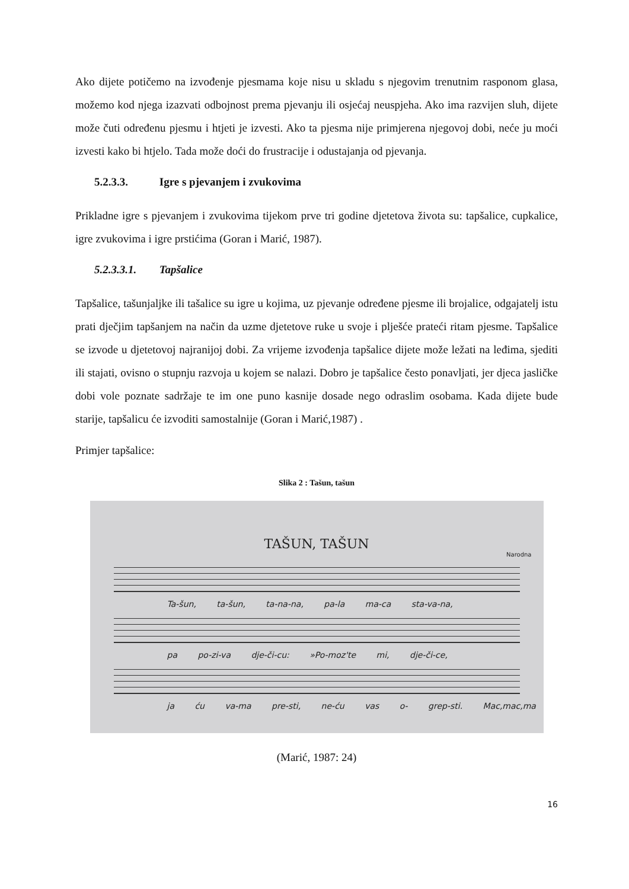Ako dijete potičemo na izvođenje pjesmama koje nisu u skladu s njegovim trenutnim rasponom glasa, možemo kod njega izazvati odbojnost prema pjevanju ili osjećaj neuspjeha. Ako ima razvijen sluh, dijete može čuti određenu pjesmu i htjeti je izvesti. Ako ta pjesma nije primjerena njegovoj dobi, neće ju moći izvesti kako bi htjelo. Tada može doći do frustracije i odustajanja od pjevanja.
5.2.3.3. Igre s pjevanjem i zvukovima
Prikladne igre s pjevanjem i zvukovima tijekom prve tri godine djetetova života su: tapšalice, cupkalice, igre zvukovima i igre prstićima (Goran i Marić, 1987).
5.2.3.3.1. Tapšalice
Tapšalice, tašunjaljke ili tašalice su igre u kojima, uz pjevanje određene pjesme ili brojalice, odgajatelj istu prati dječjim tapšanjem na način da uzme djetetove ruke u svoje i plješće prateći ritam pjesme. Tapšalice se izvode u djetetovoj najranijoj dobi. Za vrijeme izvođenja tapšalice dijete može ležati na leđima, sjediti ili stajati, ovisno o stupnju razvoja u kojem se nalazi. Dobro je tapšalice često ponavljati, jer djeca jasličke dobi vole poznate sadržaje te im one puno kasnije dosade nego odraslim osobama. Kada dijete bude starije, tapšalicu će izvoditi samostalnije (Goran i Marić,1987) .
Primjer tapšalice:
Slika 2 : Tašun, tašun
TAŠUN, TAŠUN
Narodna
Ta-šun, ta-šun, ta-na-na, pa-la ma-ca sta-va-na,
pa po-zi-va dje-či-cu: »Po-moz'te mi, dje-či-ce,
ja ću va-ma pre-sti, ne-ću vas o- grep-sti. Mac,mac,ma
(Marić, 1987: 24)
16